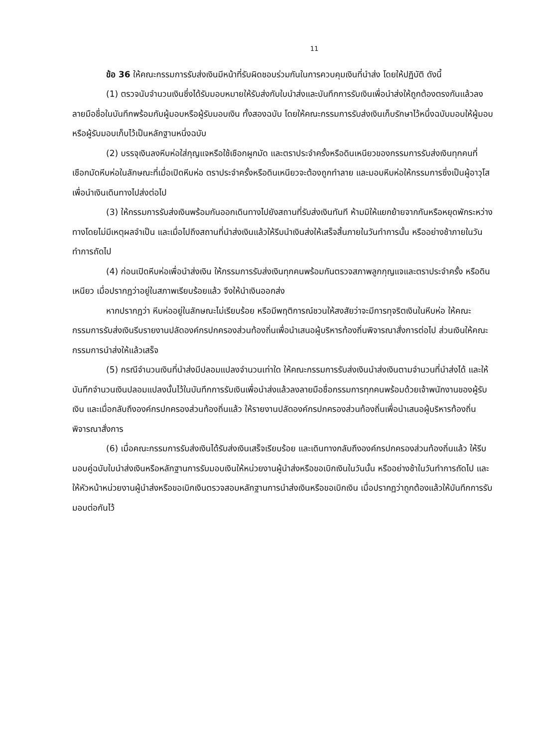11
ข้อ 36 ให้คณะกรรมการรับส่งเงินมีหน้าที่รับผิดชอบร่วมกันในการควบคุมเงินที่นำส่ง โดยให้ปฏิบัติ ดังนี้
(1) ตรวจนับจำนวนเงินซึ่งได้รับมอบหมายให้รับส่งกับใบนำส่งและบันทึกการรับเงินเพื่อนำส่งให้ถูกต้องตรงกันแล้วลงลายมือชื่อในบันทึกพร้อมกับผู้มอบหรือผู้รับมอบเงิน ทั้งสองฉบับ โดยให้คณะกรรมการรับส่งเงินเก็บรักษาไว้หนึ่งฉบับมอบให้ผู้มอบหรือผู้รับมอบเก็บไว้เป็นหลักฐานหนึ่งฉบับ
(2) บรรจุเงินลงหีบห่อใส่กุญแจหรือใช้เชือกผูกมัด และตราประจำครั้งหรือดินเหนียวของกรรมการรับส่งเงินทุกคนที่เชือกมัดหีบห่อในลักษณะที่เมื่อเปิดหีบห่อ ตราประจำครั้งหรือดินเหนียวจะต้องถูกทำลาย และมอบหีบห่อให้กรรมการซึ่งเป็นผู้อาวุโสเพื่อนำเงินเดินทางไปส่งต่อไป
(3) ให้กรรมการรับส่งเงินพร้อมกันออกเดินทางไปยังสถานที่รับส่งเงินทันที ห้ามมิให้แยกย้ายจากกันหรือหยุดพักระหว่างทางโดยไม่มีเหตุผลจำเป็น และเมื่อไปถึงสถานที่นำส่งเงินแล้วให้รีบนำเงินส่งให้เสร็จสิ้นภายในวันทำการนั้น หรืออย่างช้าภายในวันทำการถัดไป
(4) ก่อนเปิดหีบห่อเพื่อนำส่งเงิน ให้กรรมการรับส่งเงินทุกคนพร้อมกันตรวจสภาพลูกกุญแจและตราประจำครั้ง หรือดินเหนียว เมื่อปรากฏว่าอยู่ในสภาพเรียบร้อยแล้ว จึงให้นำเงินออกส่ง
หากปรากฏว่า หีบห่ออยู่ในลักษณะไม่เรียบร้อย หรือมีพฤติการณ์ชวนให้สงสัยว่าจะมีการทุจริตเงินในหีบห่อ ให้คณะกรรมการรับส่งเงินรีบรายงานปลัดองค์กรปกครองส่วนท้องถิ่นเพื่อนำเสนอผู้บริหารท้องถิ่นพิจารณาสั่งการต่อไป ส่วนเงินให้คณะกรรมการนำส่งให้แล้วเสร็จ
(5) กรณีจำนวนเงินที่นำส่งมีปลอมแปลงจำนวนเท่าใด ให้คณะกรรมการรับส่งเงินนำส่งเงินตามจำนวนที่นำส่งได้ และให้บันทึกจำนวนเงินปลอมแปลงนั้นไว้ในบันทึกการรับเงินเพื่อนำส่งแล้วลงลายมือชื่อกรรมการทุกคนพร้อมด้วยเจ้าพนักงานของผู้รับเงิน และเมื่อกลับถึงองค์กรปกครองส่วนท้องถิ่นแล้ว ให้รายงานปลัดองค์กรปกครองส่วนท้องถิ่นเพื่อนำเสนอผู้บริหารท้องถิ่นพิจารณาสั่งการ
(6) เมื่อคณะกรรมการรับส่งเงินได้รับส่งเงินเสร็จเรียบร้อย และเดินทางกลับถึงองค์กรปกครองส่วนท้องถิ่นแล้ว ให้รีบมอบคู่ฉบับใบนำส่งเงินหรือหลักฐานการรับมอบเงินให้หน่วยงานผู้นำส่งหรือขอเบิกเงินในวันนั้น หรืออย่างช้าในวันทำการถัดไป และให้หัวหน้าหน่วยงานผู้นำส่งหรือขอเบิกเงินตรวจสอบหลักฐานการนำส่งเงินหรือขอเบิกเงิน เมื่อปรากฏว่าถูกต้องแล้วให้บันทึกการรับมอบต่อกันไว้